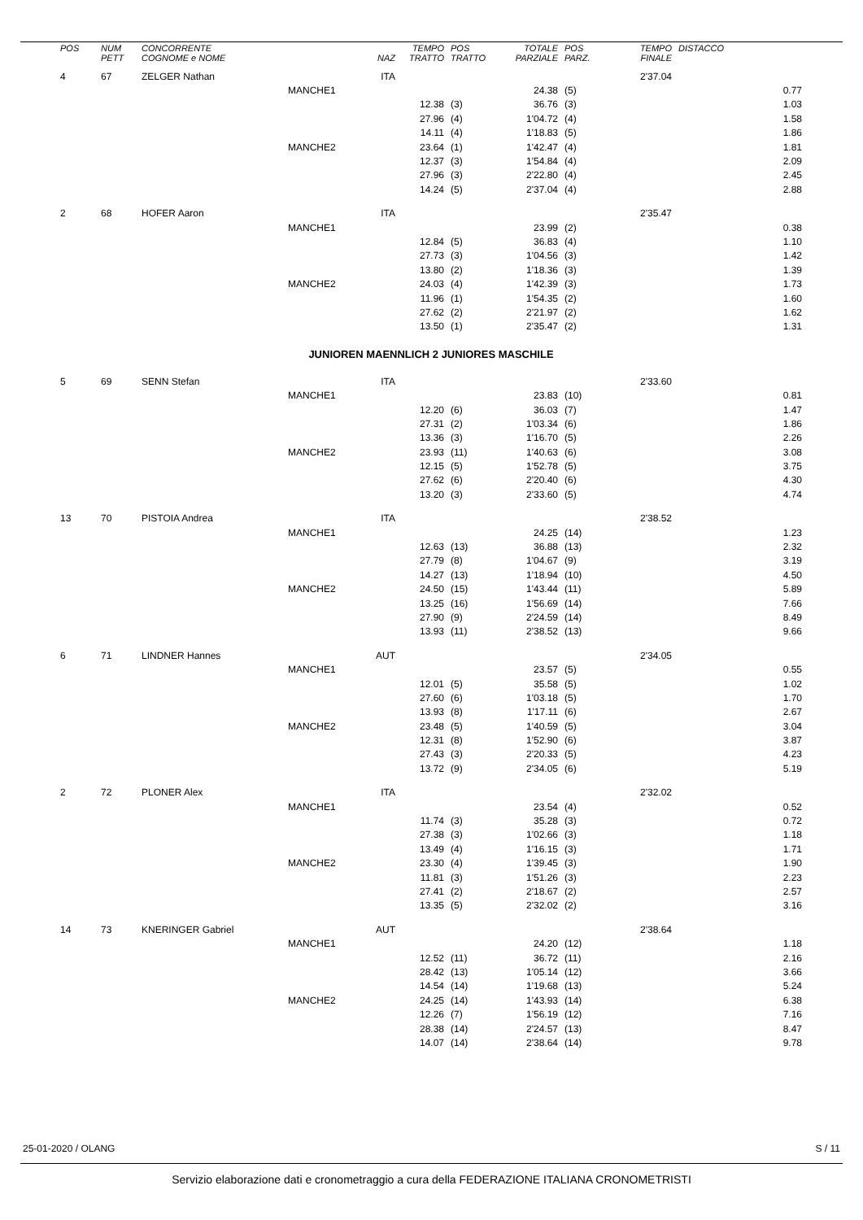| POS | NUM PETT | CONCORRENTE COGNOME e NOME | NAZ | TEMPO TRATTO | POS TRATTO | TOTALE PARZIALE | POS PARZ. | TEMPO FINALE | DISTACCO |
| --- | --- | --- | --- | --- | --- | --- | --- | --- | --- |
| 4 | 67 | ZELGER Nathan | ITA | | | | | 2'37.04 | |
| | | | MANCHE1 | | | 24.38 | (5) | | 0.77 |
| | | | | 12.38 | (3) | 36.76 | (3) | | 1.03 |
| | | | | 27.96 | (4) | 1'04.72 | (4) | | 1.58 |
| | | | | 14.11 | (4) | 1'18.83 | (5) | | 1.86 |
| | | | MANCHE2 | 23.64 | (1) | 1'42.47 | (4) | | 1.81 |
| | | | | 12.37 | (3) | 1'54.84 | (4) | | 2.09 |
| | | | | 27.96 | (3) | 2'22.80 | (4) | | 2.45 |
| | | | | 14.24 | (5) | 2'37.04 | (4) | | 2.88 |
| 2 | 68 | HOFER Aaron | ITA | | | | | 2'35.47 | |
| | | | MANCHE1 | | | 23.99 | (2) | | 0.38 |
| | | | | 12.84 | (5) | 36.83 | (4) | | 1.10 |
| | | | | 27.73 | (3) | 1'04.56 | (3) | | 1.42 |
| | | | | 13.80 | (2) | 1'18.36 | (3) | | 1.39 |
| | | | MANCHE2 | 24.03 | (4) | 1'42.39 | (3) | | 1.73 |
| | | | | 11.96 | (1) | 1'54.35 | (2) | | 1.60 |
| | | | | 27.62 | (2) | 2'21.97 | (2) | | 1.62 |
| | | | | 13.50 | (1) | 2'35.47 | (2) | | 1.31 |
| JUNIOREN MAENNLICH 2 JUNIORES MASCHILE | | | | | | | | | |
| 5 | 69 | SENN Stefan | ITA | | | | | 2'33.60 | |
| | | | MANCHE1 | | | 23.83 | (10) | | 0.81 |
| | | | | 12.20 | (6) | 36.03 | (7) | | 1.47 |
| | | | | 27.31 | (2) | 1'03.34 | (6) | | 1.86 |
| | | | | 13.36 | (3) | 1'16.70 | (5) | | 2.26 |
| | | | MANCHE2 | 23.93 | (11) | 1'40.63 | (6) | | 3.08 |
| | | | | 12.15 | (5) | 1'52.78 | (5) | | 3.75 |
| | | | | 27.62 | (6) | 2'20.40 | (6) | | 4.30 |
| | | | | 13.20 | (3) | 2'33.60 | (5) | | 4.74 |
| 13 | 70 | PISTOIA Andrea | ITA | | | | | 2'38.52 | |
| | | | MANCHE1 | | | 24.25 | (14) | | 1.23 |
| | | | | 12.63 | (13) | 36.88 | (13) | | 2.32 |
| | | | | 27.79 | (8) | 1'04.67 | (9) | | 3.19 |
| | | | | 14.27 | (13) | 1'18.94 | (10) | | 4.50 |
| | | | MANCHE2 | 24.50 | (15) | 1'43.44 | (11) | | 5.89 |
| | | | | 13.25 | (16) | 1'56.69 | (14) | | 7.66 |
| | | | | 27.90 | (9) | 2'24.59 | (14) | | 8.49 |
| | | | | 13.93 | (11) | 2'38.52 | (13) | | 9.66 |
| 6 | 71 | LINDNER Hannes | AUT | | | | | 2'34.05 | |
| | | | MANCHE1 | | | 23.57 | (5) | | 0.55 |
| | | | | 12.01 | (5) | 35.58 | (5) | | 1.02 |
| | | | | 27.60 | (6) | 1'03.18 | (5) | | 1.70 |
| | | | | 13.93 | (8) | 1'17.11 | (6) | | 2.67 |
| | | | MANCHE2 | 23.48 | (5) | 1'40.59 | (5) | | 3.04 |
| | | | | 12.31 | (8) | 1'52.90 | (6) | | 3.87 |
| | | | | 27.43 | (3) | 2'20.33 | (5) | | 4.23 |
| | | | | 13.72 | (9) | 2'34.05 | (6) | | 5.19 |
| 2 | 72 | PLONER Alex | ITA | | | | | 2'32.02 | |
| | | | MANCHE1 | | | 23.54 | (4) | | 0.52 |
| | | | | 11.74 | (3) | 35.28 | (3) | | 0.72 |
| | | | | 27.38 | (3) | 1'02.66 | (3) | | 1.18 |
| | | | | 13.49 | (4) | 1'16.15 | (3) | | 1.71 |
| | | | MANCHE2 | 23.30 | (4) | 1'39.45 | (3) | | 1.90 |
| | | | | 11.81 | (3) | 1'51.26 | (3) | | 2.23 |
| | | | | 27.41 | (2) | 2'18.67 | (2) | | 2.57 |
| | | | | 13.35 | (5) | 2'32.02 | (2) | | 3.16 |
| 14 | 73 | KNERINGER Gabriel | AUT | | | | | 2'38.64 | |
| | | | MANCHE1 | | | 24.20 | (12) | | 1.18 |
| | | | | 12.52 | (11) | 36.72 | (11) | | 2.16 |
| | | | | 28.42 | (13) | 1'05.14 | (12) | | 3.66 |
| | | | | 14.54 | (14) | 1'19.68 | (13) | | 5.24 |
| | | | MANCHE2 | 24.25 | (14) | 1'43.93 | (14) | | 6.38 |
| | | | | 12.26 | (7) | 1'56.19 | (12) | | 7.16 |
| | | | | 28.38 | (14) | 2'24.57 | (13) | | 8.47 |
| | | | | 14.07 | (14) | 2'38.64 | (14) | | 9.78 |
25-01-2020 / OLANG S / 11
Servizio elaborazione dati e cronometraggio a cura della FEDERAZIONE ITALIANA CRONOMETRISTI